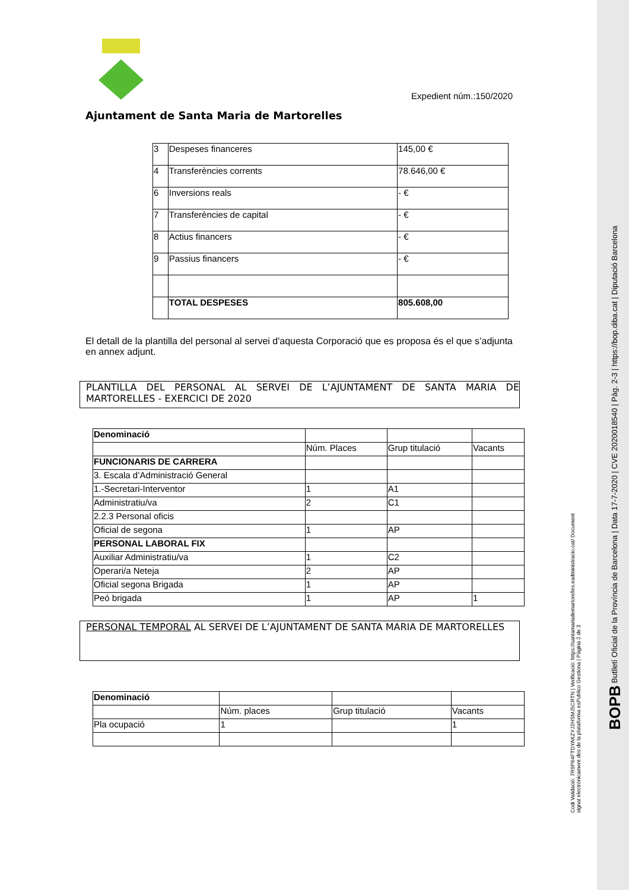Expedient núm.:150/2020
Ajuntament de Santa Maria de Martorelles
| 3 | Despeses financeres | 145,00 € |
| 4 | Transferències corrents | 78.646,00 € |
| 6 | Inversions reals | - € |
| 7 | Transferències de capital | - € |
| 8 | Actius financers | - € |
| 9 | Passius financers | - € |
| | TOTAL DESPESES | 805.608,00 |
El detall de la plantilla del personal al servei d'aquesta Corporació que es proposa és el que s’adjunta en annex adjunt.
PLANTILLA DEL PERSONAL AL SERVEI DE L’AJUNTAMENT DE SANTA MARIA DE MARTORELLES - EXERCICI DE 2020
| Denominació | | | |
| | Núm. Places | Grup titulació | Vacants |
| FUNCIONARIS DE CARRERA | | | |
| 3. Escala d’Administració General | | | |
| 1.-Secretari-Interventor | 1 | A1 | |
| Administratiu/va | 2 | C1 | |
| 2.2.3 Personal oficis | | | |
| Oficial de segona | 1 | AP | |
| PERSONAL LABORAL FIX | | | |
| Auxiliar Administratiu/va | 1 | C2 | |
| Operari/a Neteja | 2 | AP | |
| Oficial segona Brigada | 1 | AP | |
| Peó brigada | 1 | AP | 1 |
PERSONAL TEMPORAL AL SERVEI DE L’AJUNTAMENT DE SANTA MARIA DE MARTORELLES
| Denominació | | | |
| | Núm. places | Grup titulació | Vacants |
| Pla ocupació | 1 | | 1 |
Codi Validació: 7R9P64FTDYAKZYJ2HSMJ5CRTN | Verificació: https://santamariademartorelles.eadministracio.cat/ Document signat electrònicament des de la plataforma esPublico Gestiona | Pàgina 2 de 3
BOPB Butlletí Oficial de la Província de Barcelona | Data 17-7-2020 | CVE 2020018540 | Pàg. 2-3 | https://bop.diba.cat | Diputació Barcelona